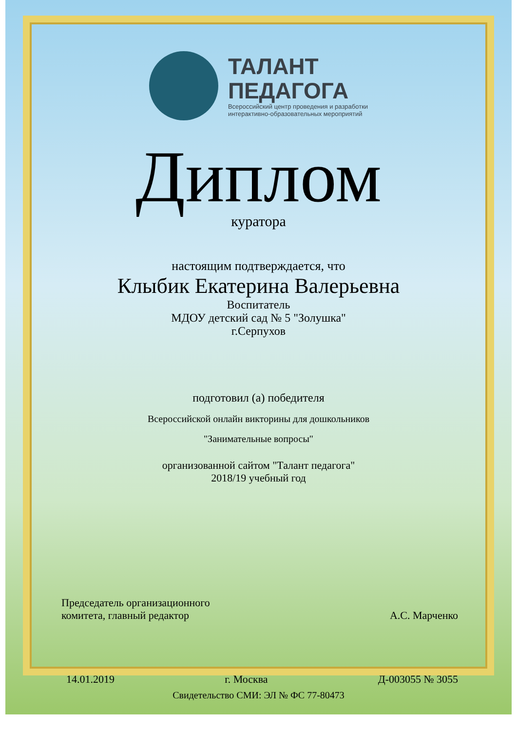ТАЛАНТ
ПЕДАГОГА
Всероссийский центр проведения и разработки
интерактивно-образовательных мероприятий
Диплом
куратора
настоящим подтверждается, что
Клыбик Екатерина Валерьевна
Воспитатель
МДОУ детский сад № 5 "Золушка"
г.Серпухов
подготовил (а) победителя
Всероссийской онлайн викторины для дошкольников
"Занимательные вопросы"
организованной сайтом "Талант педагога"
2018/19 учебный год
Председатель организационного
комитета, главный редактор
А.С. Марченко
14.01.2019 г. Москва Д-003055 № 3055
Свидетельство СМИ: ЭЛ № ФС 77-80473